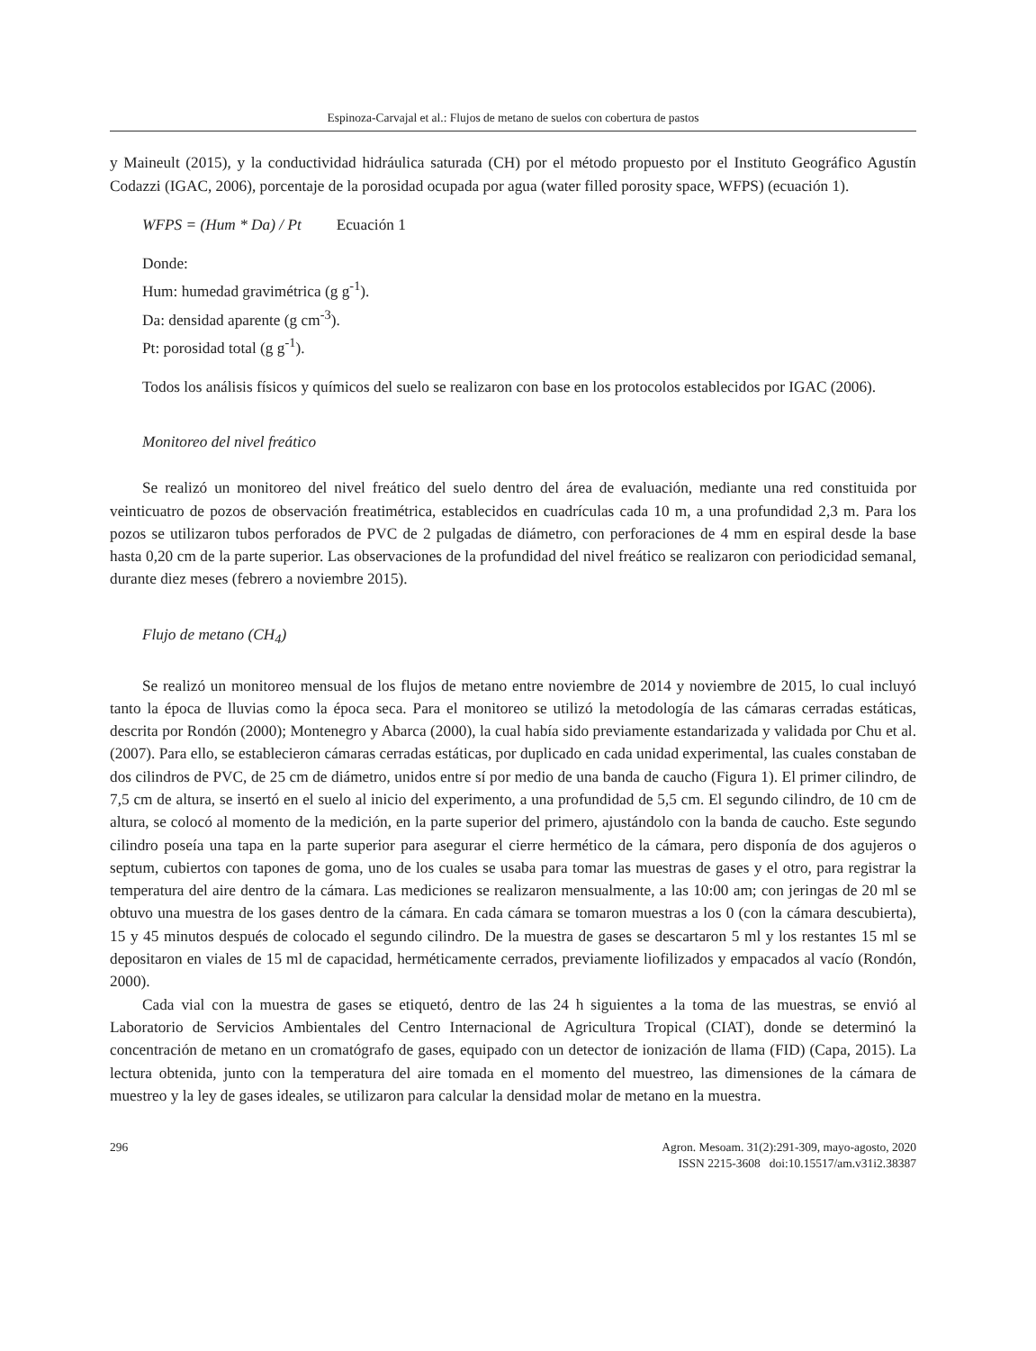Espinoza-Carvajal et al.: Flujos de metano de suelos con cobertura de pastos
y Maineult (2015), y la conductividad hidráulica saturada (CH) por el método propuesto por el Instituto Geográfico Agustín Codazzi (IGAC, 2006), porcentaje de la porosidad ocupada por agua (water filled porosity space, WFPS) (ecuación 1).
WFPS = (Hum * Da) / Pt Ecuación 1
Donde:
Hum: humedad gravimétrica (g g<sup>-1</sup>).
Da: densidad aparente (g cm<sup>-3</sup>).
Pt: porosidad total (g g<sup>-1</sup>).
Todos los análisis físicos y químicos del suelo se realizaron con base en los protocolos establecidos por IGAC (2006).
Monitoreo del nivel freático
Se realizó un monitoreo del nivel freático del suelo dentro del área de evaluación, mediante una red constituida por veinticuatro de pozos de observación freatimétrica, establecidos en cuadrículas cada 10 m, a una profundidad 2,3 m. Para los pozos se utilizaron tubos perforados de PVC de 2 pulgadas de diámetro, con perforaciones de 4 mm en espiral desde la base hasta 0,20 cm de la parte superior. Las observaciones de la profundidad del nivel freático se realizaron con periodicidad semanal, durante diez meses (febrero a noviembre 2015).
Flujo de metano (CH<sub>4</sub>)
Se realizó un monitoreo mensual de los flujos de metano entre noviembre de 2014 y noviembre de 2015, lo cual incluyó tanto la época de lluvias como la época seca. Para el monitoreo se utilizó la metodología de las cámaras cerradas estáticas, descrita por Rondón (2000); Montenegro y Abarca (2000), la cual había sido previamente estandarizada y validada por Chu et al. (2007). Para ello, se establecieron cámaras cerradas estáticas, por duplicado en cada unidad experimental, las cuales constaban de dos cilindros de PVC, de 25 cm de diámetro, unidos entre sí por medio de una banda de caucho (Figura 1). El primer cilindro, de 7,5 cm de altura, se insertó en el suelo al inicio del experimento, a una profundidad de 5,5 cm. El segundo cilindro, de 10 cm de altura, se colocó al momento de la medición, en la parte superior del primero, ajustándolo con la banda de caucho. Este segundo cilindro poseía una tapa en la parte superior para asegurar el cierre hermético de la cámara, pero disponía de dos agujeros o septum, cubiertos con tapones de goma, uno de los cuales se usaba para tomar las muestras de gases y el otro, para registrar la temperatura del aire dentro de la cámara. Las mediciones se realizaron mensualmente, a las 10:00 am; con jeringas de 20 ml se obtuvo una muestra de los gases dentro de la cámara. En cada cámara se tomaron muestras a los 0 (con la cámara descubierta), 15 y 45 minutos después de colocado el segundo cilindro. De la muestra de gases se descartaron 5 ml y los restantes 15 ml se depositaron en viales de 15 ml de capacidad, herméticamente cerrados, previamente liofilizados y empacados al vacío (Rondón, 2000).
Cada vial con la muestra de gases se etiquetó, dentro de las 24 h siguientes a la toma de las muestras, se envió al Laboratorio de Servicios Ambientales del Centro Internacional de Agricultura Tropical (CIAT), donde se determinó la concentración de metano en un cromatógrafo de gases, equipado con un detector de ionización de llama (FID) (Capa, 2015). La lectura obtenida, junto con la temperatura del aire tomada en el momento del muestreo, las dimensiones de la cámara de muestreo y la ley de gases ideales, se utilizaron para calcular la densidad molar de metano en la muestra.
296 Agron. Mesoam. 31(2):291-309, mayo-agosto, 2020
ISSN 2215-3608 doi:10.15517/am.v31i2.38387